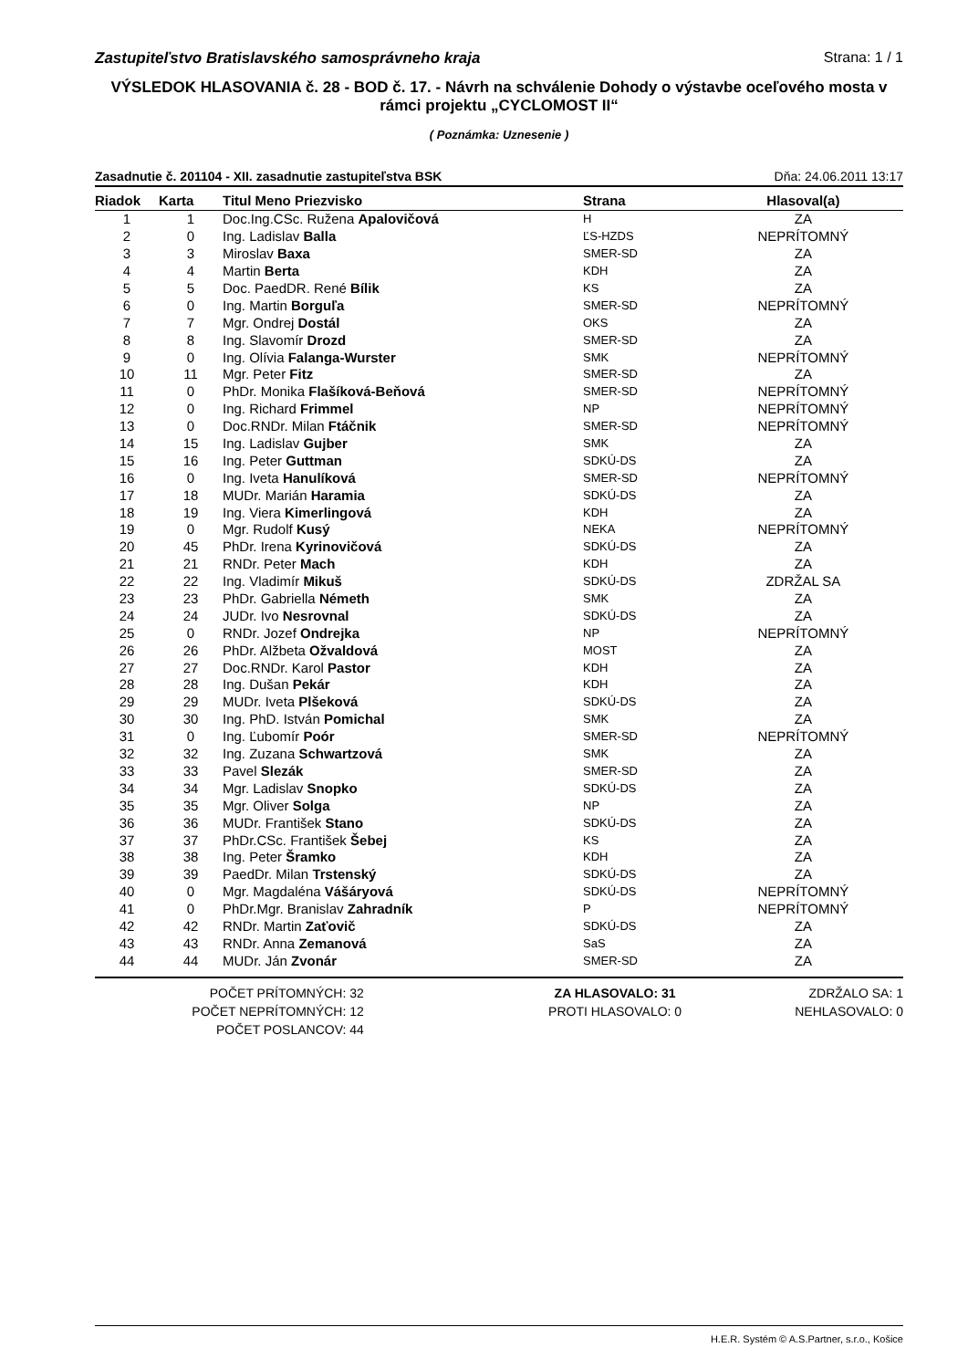Zastupiteľstvo Bratislavského samosprávneho kraja Strana: 1 / 1
VÝSLEDOK HLASOVANIA č. 28 - BOD č. 17. - Návrh na schválenie Dohody o výstavbe oceľového mosta v rámci projektu „CYCLOMOST II“
( Poznámka: Uznesenie )
Zasadnutie č. 201104 - XII. zasadnutie zastupiteľstva BSK Dňa: 24.06.2011 13:17
| Riadok | Karta | Titul Meno Priezvisko | Strana | Hlasoval(a) |
| --- | --- | --- | --- | --- |
| 1 | 1 | Doc.Ing.CSc. Ružena Apalovičová | H | ZA |
| 2 | 0 | Ing. Ladislav Balla | ĽS-HZDS | NEPRÍTOMNÝ |
| 3 | 3 | Miroslav Baxa | SMER-SD | ZA |
| 4 | 4 | Martin Berta | KDH | ZA |
| 5 | 5 | Doc. PaedDR. René Bílik | KS | ZA |
| 6 | 0 | Ing. Martin Borguľa | SMER-SD | NEPRÍTOMNÝ |
| 7 | 7 | Mgr. Ondrej Dostál | OKS | ZA |
| 8 | 8 | Ing. Slavomír Drozd | SMER-SD | ZA |
| 9 | 0 | Ing. Olívia Falanga-Wurster | SMK | NEPRÍTOMNÝ |
| 10 | 11 | Mgr. Peter Fitz | SMER-SD | ZA |
| 11 | 0 | PhDr. Monika Flašíková-Beňová | SMER-SD | NEPRÍTOMNÝ |
| 12 | 0 | Ing. Richard Frimmel | NP | NEPRÍTOMNÝ |
| 13 | 0 | Doc.RNDr. Milan Ftáčnik | SMER-SD | NEPRÍTOMNÝ |
| 14 | 15 | Ing. Ladislav Gujber | SMK | ZA |
| 15 | 16 | Ing. Peter Guttman | SDKÚ-DS | ZA |
| 16 | 0 | Ing. Iveta Hanulíková | SMER-SD | NEPRÍTOMNÝ |
| 17 | 18 | MUDr. Marián Haramia | SDKÚ-DS | ZA |
| 18 | 19 | Ing. Viera Kimerlingová | KDH | ZA |
| 19 | 0 | Mgr. Rudolf Kusý | NEKA | NEPRÍTOMNÝ |
| 20 | 45 | PhDr. Irena Kyrinovičová | SDKÚ-DS | ZA |
| 21 | 21 | RNDr. Peter Mach | KDH | ZA |
| 22 | 22 | Ing. Vladimír Mikuš | SDKÚ-DS | ZDRŽAL SA |
| 23 | 23 | PhDr. Gabriella Németh | SMK | ZA |
| 24 | 24 | JUDr. Ivo Nesrovnal | SDKÚ-DS | ZA |
| 25 | 0 | RNDr. Jozef Ondrejka | NP | NEPRÍTOMNÝ |
| 26 | 26 | PhDr. Alžbeta Ožvaldová | MOST | ZA |
| 27 | 27 | Doc.RNDr. Karol Pastor | KDH | ZA |
| 28 | 28 | Ing. Dušan Pekár | KDH | ZA |
| 29 | 29 | MUDr. Iveta Plšeková | SDKÚ-DS | ZA |
| 30 | 30 | Ing. PhD. István Pomichal | SMK | ZA |
| 31 | 0 | Ing. Ľubomír Poór | SMER-SD | NEPRÍTOMNÝ |
| 32 | 32 | Ing. Zuzana Schwartzová | SMK | ZA |
| 33 | 33 | Pavel Slezák | SMER-SD | ZA |
| 34 | 34 | Mgr. Ladislav Snopko | SDKÚ-DS | ZA |
| 35 | 35 | Mgr. Oliver Solga | NP | ZA |
| 36 | 36 | MUDr. František Stano | SDKÚ-DS | ZA |
| 37 | 37 | PhDr.CSc. František Šebej | KS | ZA |
| 38 | 38 | Ing. Peter Šramko | KDH | ZA |
| 39 | 39 | PaedDr. Milan Trstenský | SDKÚ-DS | ZA |
| 40 | 0 | Mgr. Magdaléna Vášáryová | SDKÚ-DS | NEPRÍTOMNÝ |
| 41 | 0 | PhDr.Mgr. Branislav Zahradník | P | NEPRÍTOMNÝ |
| 42 | 42 | RNDr. Martin Zaťovič | SDKÚ-DS | ZA |
| 43 | 43 | RNDr. Anna Zemanová | SaS | ZA |
| 44 | 44 | MUDr. Ján Zvonár | SMER-SD | ZA |
POČET PRÍTOMNÝCH: 32
POČET NEPRÍTOMNÝCH: 12
POČET POSLANCOV: 44
ZA HLASOVALO: 31
PROTI HLASOVALO: 0
ZDRŽALO SA: 1
NEHLASOVALO: 0
H.E.R. Systém © A.S.Partner, s.r.o., Košice